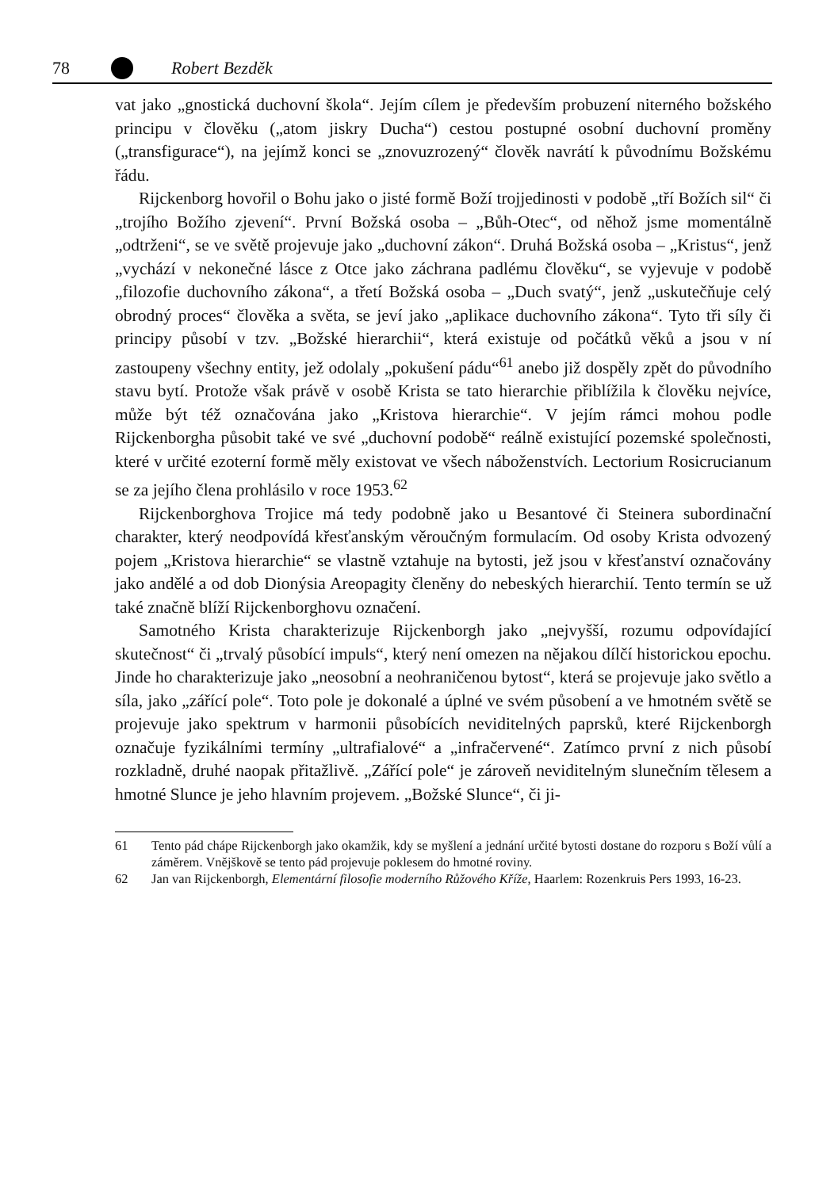78 Robert Bezděk
vat jako „gnostická duchovní škola“. Jejím cílem je především probuzení niterného božského principu v člověku („atom jiskry Ducha“) cestou postupné osobní duchovní proměny („transfigurace“), na jejímž konci se „znovuzrozený“ člověk navrátí k původnímu Božskému řádu.
Rijckenborg hovořil o Bohu jako o jisté formě Boží trojjedinosti v podobě „tří Božích sil“ či „trojího Božího zjevení“. První Božská osoba – „Bůh-Otec“, od něhož jsme momentálně „odtrženi“, se ve světě projevuje jako „duchovní zákon“. Druhá Božská osoba – „Kristus“, jenž „vychází v nekonečné lásce z Otce jako záchrana padlému člověku“, se vyjevuje v podobě „filozofie duchovního zákona“, a třetí Božská osoba – „Duch svatý“, jenž „uskutečňuje celý obrodný proces“ člověka a světa, se jeví jako „aplikace duchovního zákona“. Tyto tři síly či principy působí v tzv. „Božské hierarchii“, která existuje od počátků věků a jsou v ní zastoupeny všechny entity, jež odolaly „pokušení pádu“<sup>61</sup> anebo již dospěly zpět do původního stavu bytí. Protože však právě v osobě Krista se tato hierarchie přiblížila k člověku nejvíce, může být též označována jako „Kristova hierarchie“. V jejím rámci mohou podle Rijckenborgha působit také ve své „duchovní podobě“ reálně existující pozemské společnosti, které v určité ezoterní formě měly existovat ve všech náboženstvích. Lectorium Rosicrucianum se za jejího člena prohlásilo v roce 1953.<sup>62</sup>
Rijckenborghova Trojice má tedy podobně jako u Besantové či Steinera subordinační charakter, který neodpovídá křesťanským věroučným formulacím. Od osoby Krista odvozený pojem „Kristova hierarchie“ se vlastně vztahuje na bytosti, jež jsou v křesťanství označovány jako andělé a od dob Dionýsia Areopagity členěny do nebeských hierarchií. Tento termín se už také značně blíží Rijckenborghovu označení.
Samotného Krista charakterizuje Rijckenborgh jako „nejvyšší, rozumu odpovídající skutečnost“ či „trvalý působící impuls“, který není omezen na nějakou dílčí historickou epochu. Jinde ho charakterizuje jako „neosobní a neohraničenou bytost“, která se projevuje jako světlo a síla, jako „zářící pole“. Toto pole je dokonalé a úplné ve svém působení a ve hmotném světě se projevuje jako spektrum v harmonii působících neviditelných paprsků, které Rijckenborgh označuje fyzikálními termíny „ultrafialové“ a „infračervené“. Zatímco první z nich působí rozkladně, druhé naopak přitažlivě. „Zářící pole“ je zároveň neviditelným slunečním tělesem a hmotné Slunce je jeho hlavním projevem. „Božské Slunce“, či ji-
61 Tento pád chápe Rijckenborgh jako okamžik, kdy se myšlení a jednání určité bytosti dostane do rozporu s Boží vůlí a záměrem. Vnějškově se tento pád projevuje poklesem do hmotné roviny.
62 Jan van Rijckenborgh, Elementární filosofie moderního Růžového Kříže, Haarlem: Rozenkruis Pers 1993, 16-23.